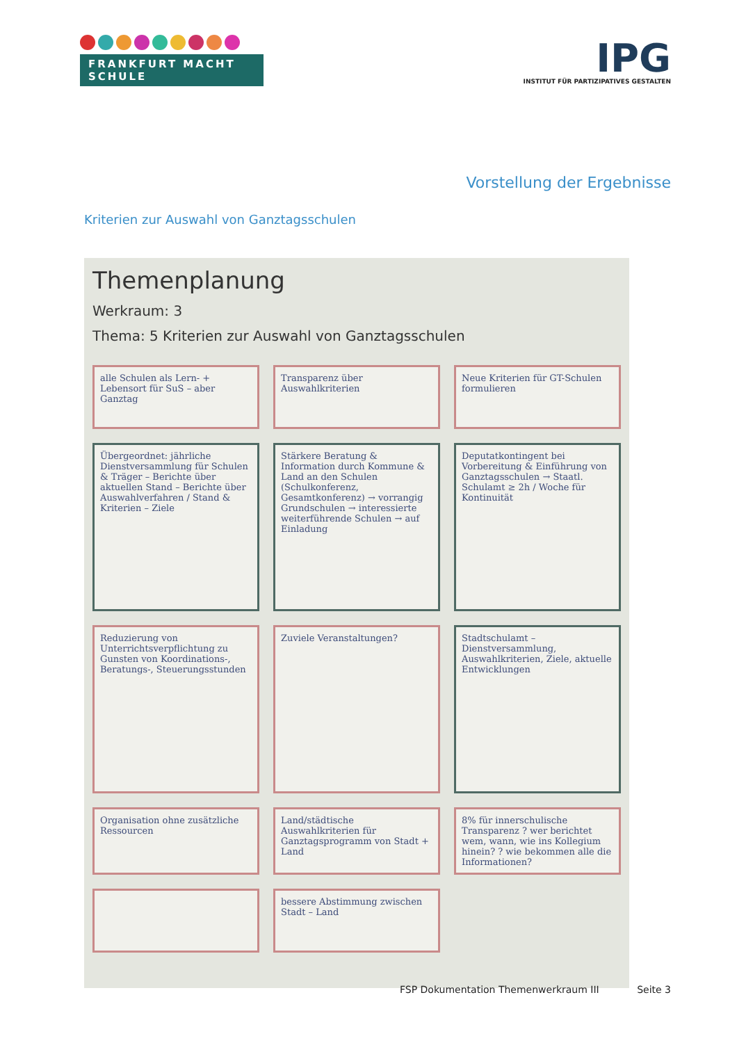FRANKFURT MACHT SCHULE
IPG
INSTITUT FÜR PARTIZIPATIVES GESTALTEN
Vorstellung der Ergebnisse
Kriterien zur Auswahl von Ganztagsschulen
Themenplanung
Werkraum: 3
Thema: 5 Kriterien zur Auswahl von Ganztagsschulen
alle Schulen als Lern- + Lebensort für SuS – aber Ganztag
Transparenz über Auswahlkriterien
Neue Kriterien für GT-Schulen formulieren
Übergeordnet: jährliche Dienstversammlung für Schulen & Träger – Berichte über aktuellen Stand – Berichte über Auswahlverfahren / Stand & Kriterien – Ziele
Stärkere Beratung & Information durch Kommune & Land an den Schulen (Schulkonferenz, Gesamtkonferenz) → vorrangig Grundschulen → interessierte weiterführende Schulen → auf Einladung
Deputatkontingent bei Vorbereitung & Einführung von Ganztagsschulen → Staatl. Schulamt ≥ 2h / Woche für Kontinuität
Reduzierung von Unterrichtsverpflichtung zu Gunsten von Koordinations-, Beratungs-, Steuerungsstunden
Zuviele Veranstaltungen?
Stadtschulamt – Dienstversammlung, Auswahlkriterien, Ziele, aktuelle Entwicklungen
Organisation ohne zusätzliche Ressourcen
Land/städtische Auswahlkriterien für Ganztagsprogramm von Stadt + Land
8% für innerschulische Transparenz ? wer berichtet wem, wann, wie ins Kollegium hinein? ? wie bekommen alle die Informationen?
bessere Abstimmung zwischen Stadt – Land
FSP Dokumentation Themenwerkraum III Seite 3